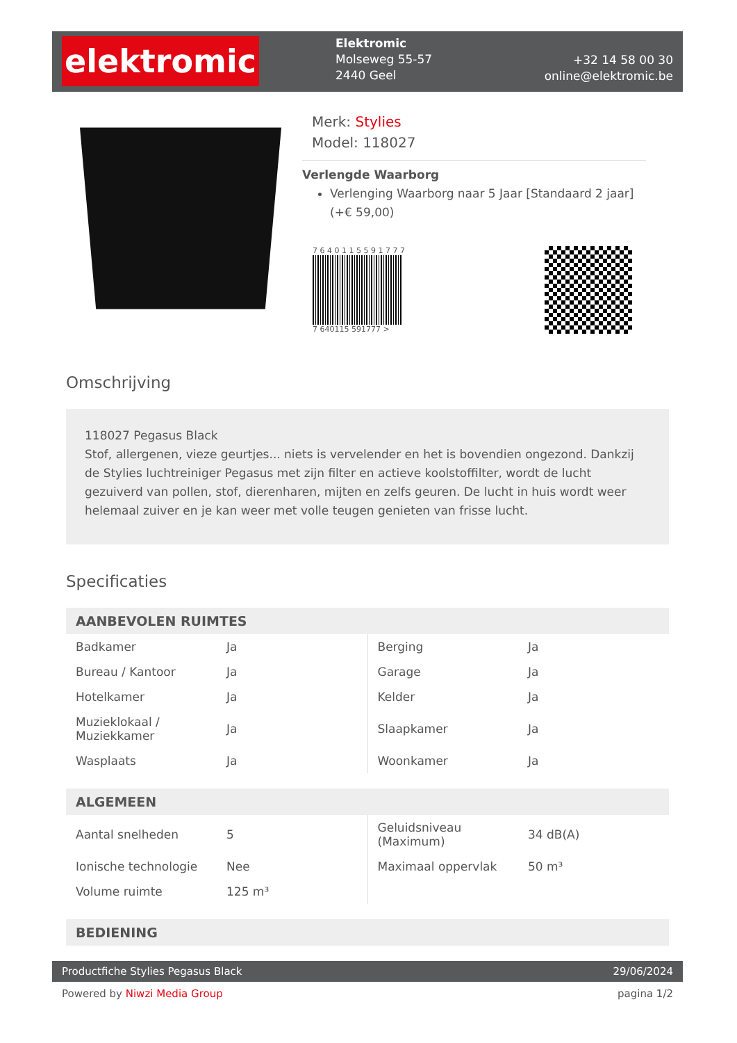elektromic
Elektromic
Molseweg 55-57
2440 Geel
+32 14 58 00 30
online@elektromic.be
Merk: Stylies
Model: 118027
Verlengde Waarborg
Verlenging Waarborg naar 5 Jaar [Standaard 2 jaar] (+€ 59,00)
7 6 4 0 1 1 5 5 9 1 7 7 7
7 640115 591777 >
Omschrijving
118027 Pegasus Black
Stof, allergenen, vieze geurtjes... niets is vervelender en het is bovendien ongezond. Dankzij de Stylies luchtreiniger Pegasus met zijn filter en actieve koolstoffilter, wordt de lucht gezuiverd van pollen, stof, dierenharen, mijten en zelfs geuren. De lucht in huis wordt weer helemaal zuiver en je kan weer met volle teugen genieten van frisse lucht.
Specificaties
| AANBEVOLEN RUIMTES | | | |
| --- | --- | --- | --- |
| Badkamer | Ja | Berging | Ja |
| Bureau / Kantoor | Ja | Garage | Ja |
| Hotelkamer | Ja | Kelder | Ja |
| Muzieklokaal / Muziekkamer | Ja | Slaapkamer | Ja |
| Wasplaats | Ja | Woonkamer | Ja |
| ALGEMEEN | | | |
| --- | --- | --- | --- |
| Aantal snelheden | 5 | Geluidsniveau (Maximum) | 34 dB(A) |
| Ionische technologie | Nee | Maximaal oppervlak | 50 m³ |
| Volume ruimte | 125 m³ | | |
| BEDIENING |
| --- |
Productfiche Stylies Pegasus Black 29/06/2024
Powered by Niwzi Media Group pagina 1/2